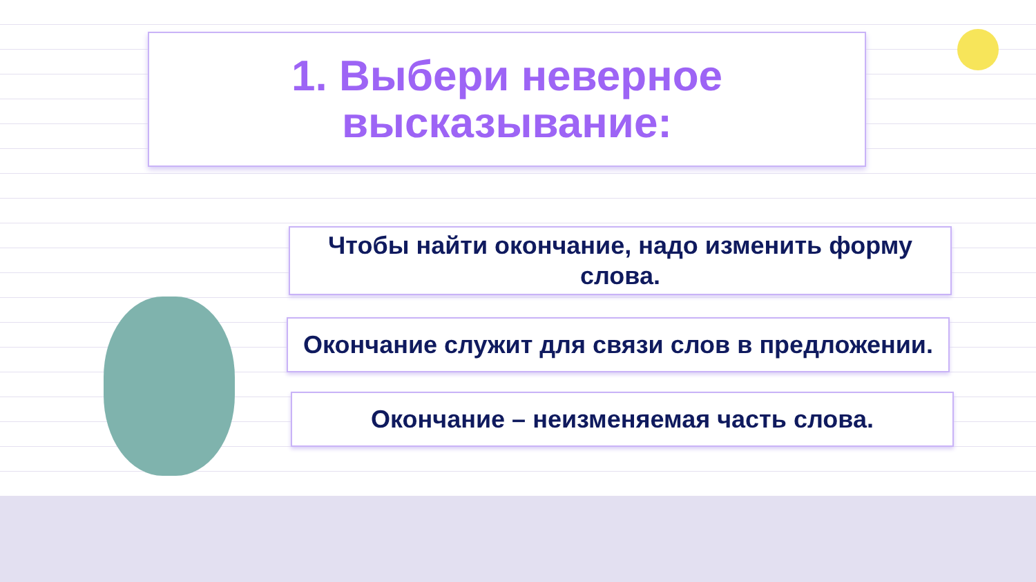1. Выбери неверное
высказывание:
Чтобы найти окончание, надо изменить форму
слова.
Окончание служит для связи слов в предложении.
Окончание – неизменяемая часть слова.